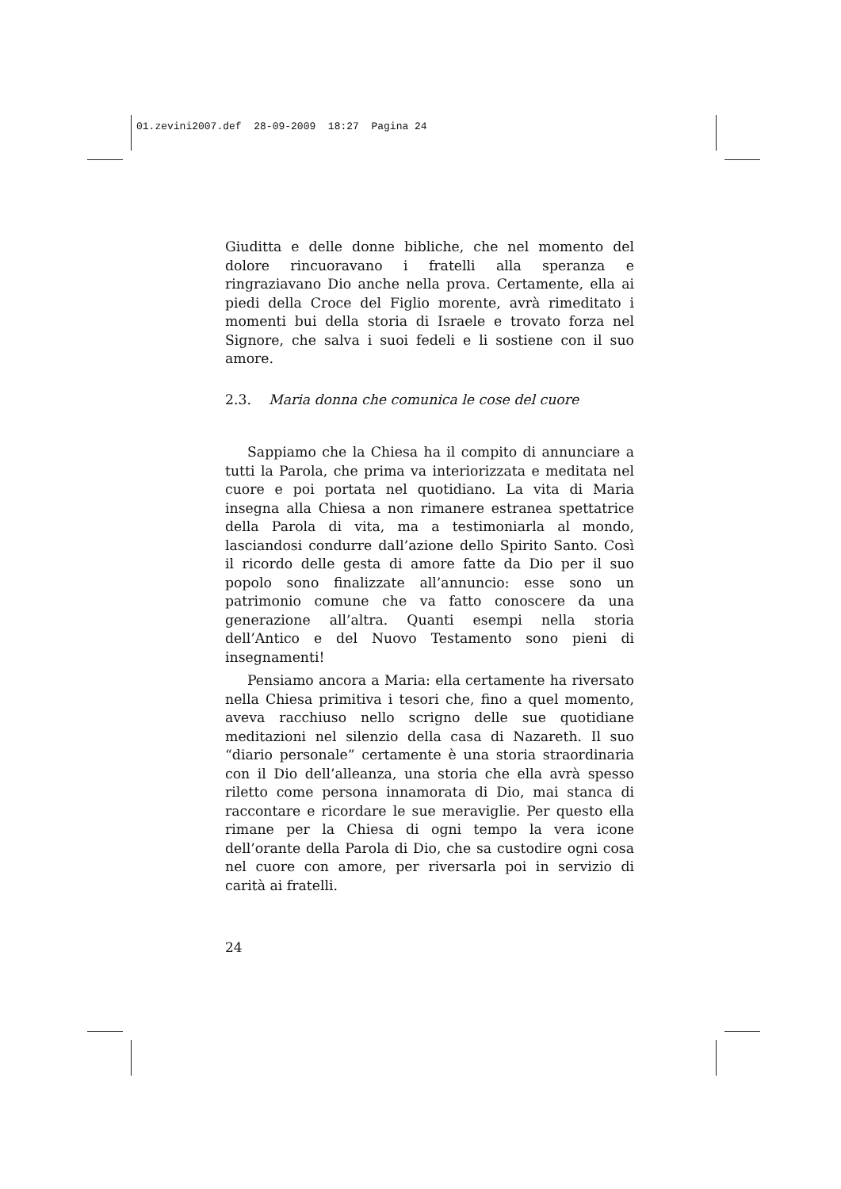01.zevini2007.def 28-09-2009 18:27 Pagina 24
Giuditta e delle donne bibliche, che nel momento del dolore rincuoravano i fratelli alla speranza e ringraziavano Dio anche nella prova. Certamente, ella ai piedi della Croce del Figlio morente, avrà rimeditato i momenti bui della storia di Israele e trovato forza nel Signore, che salva i suoi fedeli e li sostiene con il suo amore.
2.3. Maria donna che comunica le cose del cuore
Sappiamo che la Chiesa ha il compito di annunciare a tutti la Parola, che prima va interiorizzata e meditata nel cuore e poi portata nel quotidiano. La vita di Maria insegna alla Chiesa a non rimanere estranea spettatrice della Parola di vita, ma a testimoniarla al mondo, lasciandosi condurre dall’azione dello Spirito Santo. Così il ricordo delle gesta di amore fatte da Dio per il suo popolo sono finalizzate all’annuncio: esse sono un patrimonio comune che va fatto conoscere da una generazione all’altra. Quanti esempi nella storia dell’Antico e del Nuovo Testamento sono pieni di insegnamenti!
Pensiamo ancora a Maria: ella certamente ha riversato nella Chiesa primitiva i tesori che, fino a quel momento, aveva racchiuso nello scrigno delle sue quotidiane meditazioni nel silenzio della casa di Nazareth. Il suo “diario personale” certamente è una storia straordinaria con il Dio dell’alleanza, una storia che ella avrà spesso riletto come persona innamorata di Dio, mai stanca di raccontare e ricordare le sue meraviglie. Per questo ella rimane per la Chiesa di ogni tempo la vera icone dell’orante della Parola di Dio, che sa custodire ogni cosa nel cuore con amore, per riversarla poi in servizio di carità ai fratelli.
24